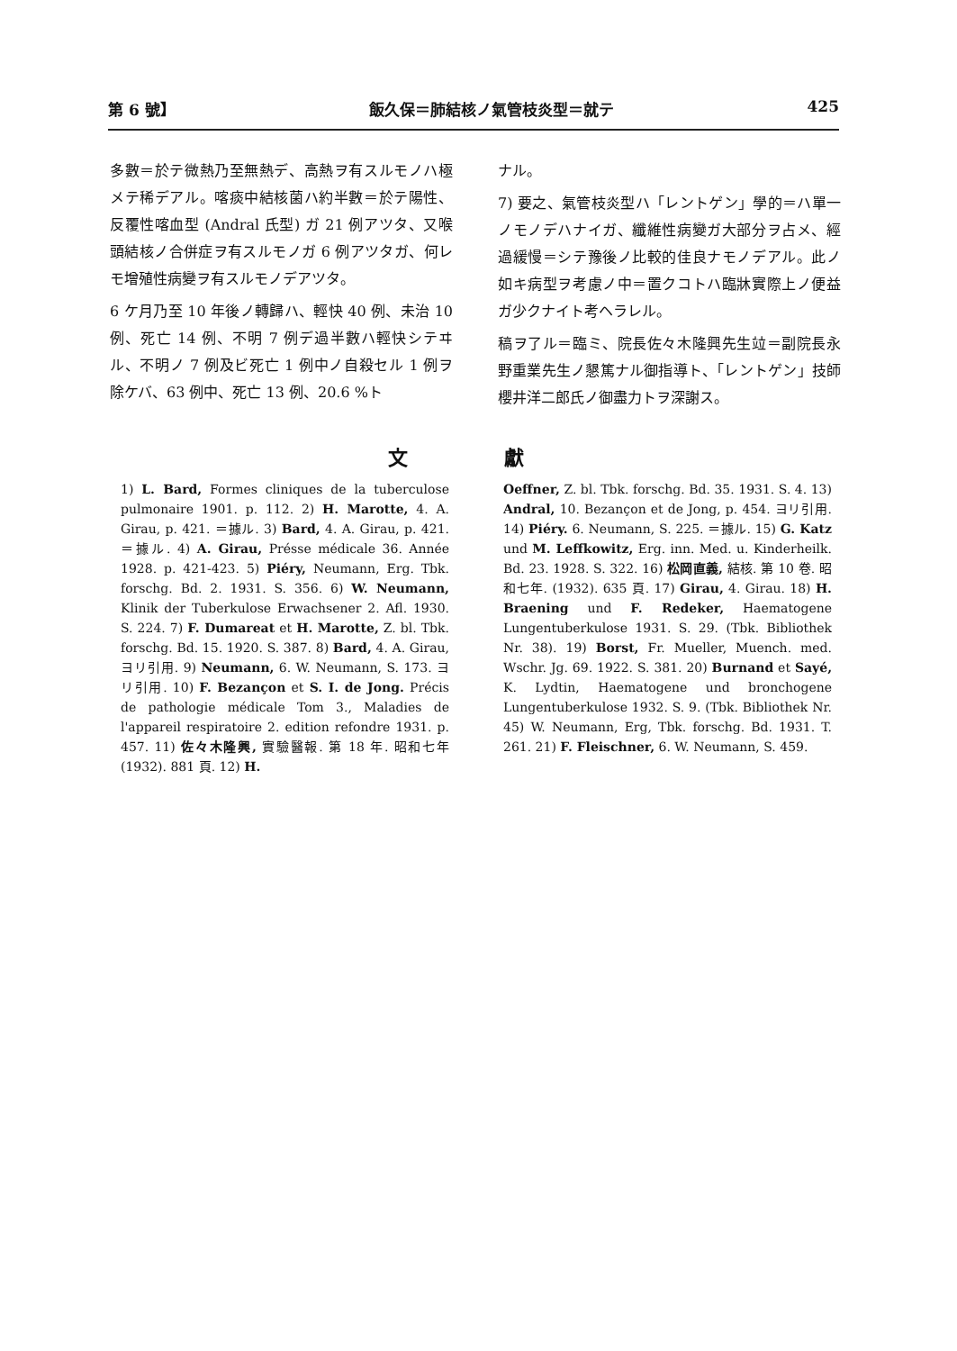第 6 號】 飯久保＝肺結核ノ氣管枝炎型＝就テ 425
多數＝於テ微熱乃至無熱デ、高熱ヲ有スルモノハ極メテ稀デアル。喀痰中結核菌ハ約半數＝於テ陽性、反覆性喀血型 (Andral 氏型) ガ 21 例アツタ、又喉頭結核ノ合併症ヲ有スルモノガ 6 例アツタガ、何レモ增殖性病變ヲ有スルモノデアツタ。
6 ケ月乃至 10 年後ノ轉歸ハ、輕快 40 例、未治 10 例、死亡 14 例、不明 7 例デ過半數ハ輕快シテヰル、不明ノ 7 例及ビ死亡 1 例中ノ自殺セル 1 例ヲ除ケバ、63 例中、死亡 13 例、20.6 %ト
ナル。
7) 要之、氣管枝炎型ハ「レントゲン」學的＝ハ單一ノモノデハナイガ、纖維性病變ガ大部分ヲ占メ、經過緩慢＝シテ豫後ノ比較的佳良ナモノデアル。此ノ如キ病型ヲ考慮ノ中＝置クコトハ臨牀實際上ノ便益ガ少クナイト考ヘラレル。
稿ヲ了ル＝臨ミ、院長佐々木隆興先生竝＝副院長永野重業先生ノ懇篤ナル御指導ト、「レントゲン」技師櫻井洋二郎氏ノ御盡力トヲ深謝ス。
文 獻
1) L. Bard, Formes cliniques de la tuberculose pulmonaire 1901. p. 112. 2) H. Marotte, 4. A. Girau, p. 421. ＝據ル. 3) Bard, 4. A. Girau, p. 421. ＝據ル. 4) A. Girau, Présse médicale 36. Année 1928. p. 421-423. 5) Piéry, Neumann, Erg. Tbk. forschg. Bd. 2. 1931. S. 356. 6) W. Neumann, Klinik der Tuberkulose Erwachsener 2. Afl. 1930. S. 224. 7) F. Dumareat et H. Marotte, Z. bl. Tbk. forschg. Bd. 15. 1920. S. 387. 8) Bard, 4. A. Girau, ヨリ引用. 9) Neumann, 6. W. Neumann, S. 173. ヨリ引用. 10) F. Bezançon et S. I. de Jong. Précis de pathologie médicale Tom 3., Maladies de l'appareil respiratoire 2. edition refondre 1931. p. 457. 11) 佐々木隆興, 實驗醫報. 第 18 年. 昭和七年 (1932). 881 頁. 12) H.
Oeffner, Z. bl. Tbk. forschg. Bd. 35. 1931. S. 4. 13) Andral, 10. Bezançon et de Jong, p. 454. ヨリ引用. 14) Piéry. 6. Neumann, S. 225. ＝據ル. 15) G. Katz und M. Leffkowitz, Erg. inn. Med. u. Kinderheilk. Bd. 23. 1928. S. 322. 16) 松岡直義, 結核. 第 10 卷. 昭和七年. (1932). 635 頁. 17) Girau, 4. Girau. 18) H. Braening und F. Redeker, Haematogene Lungentuberkulose 1931. S. 29. (Tbk. Bibliothek Nr. 38). 19) Borst, Fr. Mueller, Muench. med. Wschr. Jg. 69. 1922. S. 381. 20) Burnand et Sayé, K. Lydtin, Haematogene und bronchogene Lungentuberkulose 1932. S. 9. (Tbk. Bibliothek Nr. 45) W. Neumann, Erg, Tbk. forschg. Bd. 1931. T. 261. 21) F. Fleischner, 6. W. Neumann, S. 459.